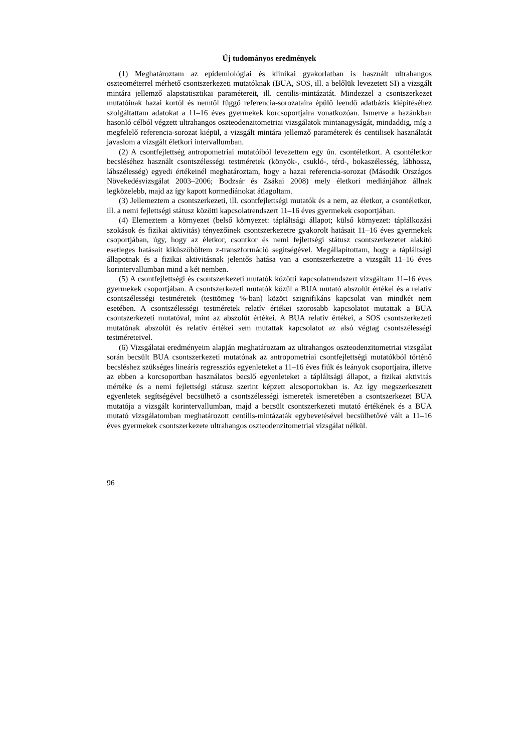Új tudományos eredmények
(1) Meghatároztam az epidemiológiai és klinikai gyakorlatban is használt ultrahangos oszteométerrel mérhető csontszerkezeti mutatóknak (BUA, SOS, ill. a belőlük levezetett SI) a vizsgált mintára jellemző alapstatisztikai paramétereit, ill. centilis-mintázatát. Mindezzel a csontszerkezet mutatóinak hazai kortól és nemtől függő referencia-sorozataira épülő leendő adatbázis kiépítéséhez szolgáltattam adatokat a 11–16 éves gyermekek korcsoportjaira vonatkozóan. Ismerve a hazánkban hasonló célból végzett ultrahangos oszteodenzitometriai vizsgálatok mintanagyságát, mindaddig, míg a megfelelő referencia-sorozat kiépül, a vizsgált mintára jellemző paraméterek és centilisek használatát javaslom a vizsgált életkori intervallumban.
(2) A csontfejlettség antropometriai mutatóiból levezettem egy ún. csontéletkort. A csontéletkor becsléséhez használt csontszélességi testméretek (könyök-, csukló-, térd-, bokaszélesség, lábhossz, lábszélesség) egyedi értékeinél meghatároztam, hogy a hazai referencia-sorozat (Második Országos Növekedésvizsgálat 2003–2006; Bodzsár és Zsákai 2008) mely életkori mediánjához állnak legközelebb, majd az így kapott kormediánokat átlagoltam.
(3) Jellemeztem a csontszerkezeti, ill. csontfejlettségi mutatók és a nem, az életkor, a csontéletkor, ill. a nemi fejlettségi státusz közötti kapcsolatrendszert 11–16 éves gyermekek csoportjában.
(4) Elemeztem a környezet (belső környezet: tápláltsági állapot; külső környezet: táplálkozási szokások és fizikai aktivitás) tényezőinek csontszerkezetre gyakorolt hatásait 11–16 éves gyermekek csoportjában, úgy, hogy az életkor, csontkor és nemi fejlettségi státusz csontszerkezetet alakító esetleges hatásait kiküszöböltem z-transzformáció segítségével. Megállapítottam, hogy a tápláltsági állapotnak és a fizikai aktivitásnak jelentős hatása van a csontszerkezetre a vizsgált 11–16 éves korintervallumban mind a két nemben.
(5) A csontfejlettségi és csontszerkezeti mutatók közötti kapcsolatrendszert vizsgáltam 11–16 éves gyermekek csoportjában. A csontszerkezeti mutatók közül a BUA mutató abszolút értékei és a relatív csontszélességi testméretek (testtömeg %-ban) között szignifikáns kapcsolat van mindkét nem esetében. A csontszélességi testméretek relatív értékei szorosabb kapcsolatot mutattak a BUA csontszerkezeti mutatóval, mint az abszolút értékei. A BUA relatív értékei, a SOS csontszerkezeti mutatónak abszolút és relatív értékei sem mutattak kapcsolatot az alsó végtag csontszélességi testméreteivel.
(6) Vizsgálatai eredményeim alapján meghatároztam az ultrahangos oszteodenzitometriai vizsgálat során becsült BUA csontszerkezeti mutatónak az antropometriai csontfejlettségi mutatókból történő becsléshez szükséges lineáris regressziós egyenleteket a 11–16 éves fiúk és leányok csoportjaira, illetve az ebben a korcsoportban használatos becslő egyenleteket a tápláltsági állapot, a fizikai aktivitás mértéke és a nemi fejlettségi státusz szerint képzett alcsoportokban is. Az így megszerkesztett egyenletek segítségével becsülhető a csontszélességi ismeretek ismeretében a csontszerkezet BUA mutatója a vizsgált korintervallumban, majd a becsült csontszerkezeti mutató értékének és a BUA mutató vizsgálatomban meghatározott centilis-mintázaták egybevetésével becsülhetővé vált a 11–16 éves gyermekek csontszerkezete ultrahangos oszteodenzitometriai vizsgálat nélkül.
96